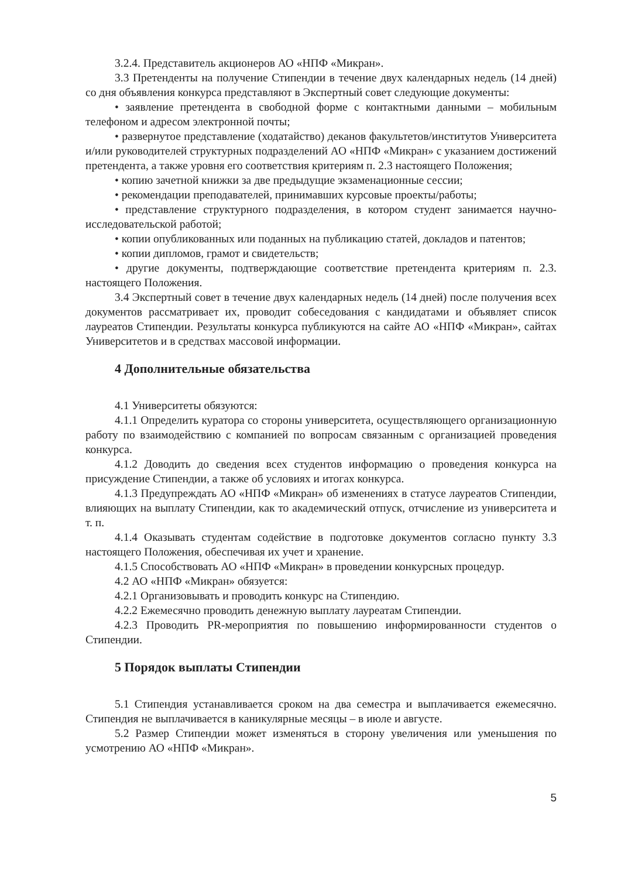3.2.4. Представитель акционеров АО «НПФ «Микран».
3.3 Претенденты на получение Стипендии в течение двух календарных недель (14 дней) со дня объявления конкурса представляют в Экспертный совет следующие документы:
• заявление претендента в свободной форме с контактными данными – мобильным телефоном и адресом электронной почты;
• развернутое представление (ходатайство) деканов факультетов/институтов Университета и/или руководителей структурных подразделений АО «НПФ «Микран» с указанием достижений претендента, а также уровня его соответствия критериям п. 2.3 настоящего Положения;
• копию зачетной книжки за две предыдущие экзаменационные сессии;
• рекомендации преподавателей, принимавших курсовые проекты/работы;
• представление структурного подразделения, в котором студент занимается научно-исследовательской работой;
• копии опубликованных или поданных на публикацию статей, докладов и патентов;
• копии дипломов, грамот и свидетельств;
• другие документы, подтверждающие соответствие претендента критериям п. 2.3. настоящего Положения.
3.4 Экспертный совет в течение двух календарных недель (14 дней) после получения всех документов рассматривает их, проводит собеседования с кандидатами и объявляет список лауреатов Стипендии. Результаты конкурса публикуются на сайте АО «НПФ «Микран», сайтах Университетов и в средствах массовой информации.
4 Дополнительные обязательства
4.1 Университеты обязуются:
4.1.1 Определить куратора со стороны университета, осуществляющего организационную работу по взаимодействию с компанией по вопросам связанным с организацией проведения конкурса.
4.1.2 Доводить до сведения всех студентов информацию о проведения конкурса на присуждение Стипендии, а также об условиях и итогах конкурса.
4.1.3 Предупреждать АО «НПФ «Микран» об изменениях в статусе лауреатов Стипендии, влияющих на выплату Стипендии, как то академический отпуск, отчисление из университета и т. п.
4.1.4 Оказывать студентам содействие в подготовке документов согласно пункту 3.3 настоящего Положения, обеспечивая их учет и хранение.
4.1.5 Способствовать АО «НПФ «Микран» в проведении конкурсных процедур.
4.2 АО «НПФ «Микран» обязуется:
4.2.1 Организовывать и проводить конкурс на Стипендию.
4.2.2 Ежемесячно проводить денежную выплату лауреатам Стипендии.
4.2.3 Проводить PR-мероприятия по повышению информированности студентов о Стипендии.
5 Порядок выплаты Стипендии
5.1 Стипендия устанавливается сроком на два семестра и выплачивается ежемесячно. Стипендия не выплачивается в каникулярные месяцы – в июле и августе.
5.2 Размер Стипендии может изменяться в сторону увеличения или уменьшения по усмотрению АО «НПФ «Микран».
5